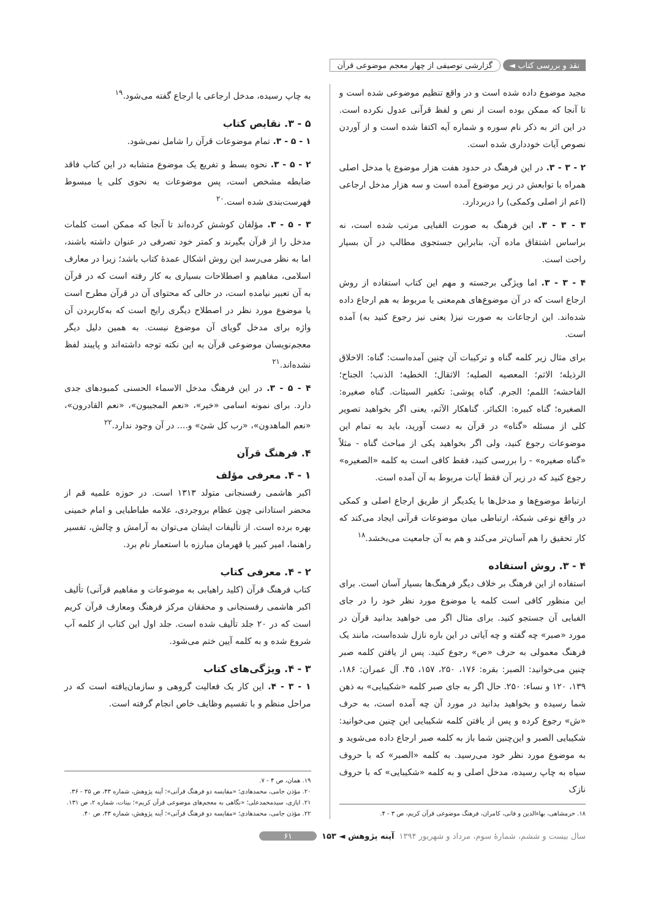نقد و بررسی کتاب ◄ گزارشی توصیفی از چهار معجم موضوعی قرآن
مجید موضوع داده شده است و در واقع تنظیم موضوعی شده است و تا آنجا که ممکن بوده است از نص و لفظ قرآنی عدول نکرده است. در این اثر به ذکر نام سوره و شماره آیه اکتفا شده است و از آوردن نصوص آیات خودداری شده است.
۲ - ۳ - ۳. در این فرهنگ در حدود هفت هزار موضوع یا مدخل اصلی همراه با توابعش در زیر موضوع آمده است و سه هزار مدخل ارجاعی (اعم از اصلی وکمکی) را دربردارد.
۳ - ۳ - ۳. این فرهنگ به صورت الفبایی مرتب شده است، نه براساس اشتقاق ماده آن، بنابراین جستجوی مطالب در آن بسیار راحت است.
۴ - ۳ - ۳. اما ویژگی برجسته و مهم این کتاب استفاده از روش ارجاع است که در آن موضوع‌های هم‌معنی یا مربوط به هم ارجاع داده شده‌اند. این ارجاعات به صورت نیز( یعنی نیز رجوع کنید به) آمده است.
برای مثال زیر کلمه گناه و ترکیبات آن چنین آمده‌است: گناه: الاخلاق الرذیله؛ الاثم؛ المعصیه الصلیه؛ الاثقال؛ الخطیه؛ الذنب؛ الجناح؛ الفاحشه؛ اللمم؛ الجرم. گناه پوشی: تکفیر السیئات. گناه صغیره: الصغیره؛ گناه کبیره: الکبائر. گناهکار الآثم، یعنی اگر بخواهید تصویر کلی از مسئله «گناه» در قرآن به دست آورید، باید به تمام این موضوعات رجوع کنید، ولی اگر بخواهید یکی از مباحث گناه - مثلاً «گناه صغیره» - را بررسی کنید، فقط کافی است به کلمه «الصغیره» رجوع کنید که در زیر آن فقط آیات مربوط به آن آمده است.
ارتباط موضوع‌ها و مدخل‌ها با یکدیگر از طریق ارجاع اصلی و کمکی در واقع نوعی شبکهٔ، ارتباطی میان موضوعات قرآنی ایجاد می‌کند که کار تحقیق را هم آسان‌تر می‌کند و هم به آن جامعیت می‌بخشد.<sup>۱۸</sup>
۴ - ۳. روش استفاده
استفاده از این فرهنگ بر خلاف دیگر فرهنگ‌ها بسیار آسان است. برای این منظور کافی است کلمه یا موضوع مورد نظر خود را در جای الفبایی آن جستجو کنید. برای مثال اگر می خواهید بدانید قرآن در مورد «صبر» چه گفته و چه آیاتی در این باره نازل شده‌است، مانند یک فرهنگ معمولی به حرف «ص» رجوع کنید. پس از یافتن کلمه صبر چنین می‌خوانید: الصبر: بقره: ۱۷۶، ۲۵۰، ۱۵۷، ۴۵. آل عمران: ۱۸۶، ۱۳۹، ۱۲۰ و نساء: ۲۵۰. حال اگر به جای صبر کلمه «شکیبایی» به ذهن شما رسیده و بخواهید بدانید در مورد آن چه آمده است، به حرف «ش» رجوع کرده و پس از یافتن کلمه شکیبایی این چنین می‌خوانید: شکیبایی الصبر و این‌چنین شما باز به کلمه صبر ارجاع داده می‌شوید و به موضوع مورد نظر خود می‌رسید. به کلمه «الصبر» که با حروف سیاه به چاپ رسیده، مدخل اصلی و به کلمه «شکیبایی» که با حروف نازک
۱۸. خرمشاهی، بهاءالدین و فانی، کامران، فرهنگ موضوعی قرآن کریم، ص ۳ - ۴.
به چاپ رسیده، مدخل ارجاعی یا ارجاع گفته می‌شود.<sup>۱۹</sup>
۵ - ۳. نقایص کتاب
۱ - ۵ - ۳. تمام موضوعات قرآن را شامل نمی‌شود.
۲ - ۵ - ۳. نحوه بسط و تفریع یک موضوع متشابه در این کتاب فاقد ضابطه مشخص است، پس موضوعات به نحوی کلی یا مبسوط فهرست‌بندی شده است.<sup>۲۰</sup>
۳ - ۵ - ۳. مؤلفان کوشش کرده‌اند تا آنجا که ممکن است کلمات مدخل را از قرآن بگیرند و کمتر خود تصرفی در عنوان داشته باشند، اما به نظر می‌رسد این روش اشکال عمدهٔ کتاب باشد؛ زیرا در معارف اسلامی، مفاهیم و اصطلاحات بسیاری به کار رفته است که در قرآن به آن تعبیر نیامده است، در حالی که محتوای آن در قرآن مطرح است یا موضوع مورد نظر در اصطلاح دیگری رایج است که به‌کاربردن آن واژه برای مدخل گویای آن موضوع نیست. به همین دلیل دیگر معجم‌نویسان موضوعی قرآن به این نکته توجه داشته‌اند و پایبند لفظ نشده‌اند.<sup>۲۱</sup>
۴ - ۵ - ۳. در این فرهنگ مدخل الاسماء الحسنی کمبودهای جدی دارد. برای نمونه اسامی «خیر»، «نعم المجیبون»، «نعم القادرون»، «نعم الماهدون»، «رب کل شئ» و.... در آن وجود ندارد.<sup>۲۲</sup>
۴. فرهنگ قرآن
۱ - ۴. معرفی مؤلف
اکبر هاشمی رفسنجانی متولد ۱۳۱۳ است. در حوزه علمیه قم از محضر استادانی چون عظام بروجردی، علامه طباطبایی و امام خمینی بهره برده است. از تألیفات ایشان می‌توان به آرامش و چالش، تفسیر راهنما، امیر کبیر یا قهرمان مبارزه با استعمار نام برد.
۲ - ۴. معرفی کتاب
کتاب فرهنگ قرآن (کلید راهیابی به موضوعات و مفاهیم قرآنی) تألیف اکبر هاشمی رفسنجانی و محققان مرکز فرهنگ ومعارف قرآن کریم است که در ۲۰ جلد تألیف شده است. جلد اول این کتاب از کلمه آب شروع شده و به کلمه آیین ختم می‌شود.
۳ - ۴. ویژگی‌های کتاب
۱ - ۳ - ۴. این کار یک فعالیت گروهی و سازمان‌یافته است که در مراحل منظم و با تقسیم وظایف خاص انجام گرفته است.
۱۹. همان، ص ۴ - ۷.
۲۰. مؤذن جامی، محمدهادی؛ «مقایسه دو فرهنگ قرآنی»؛ آینه پژوهش، شماره ۴۳، ص ۳۵ - ۳۶.
۲۱. ایازی، سیدمحمدعلی؛ «نگاهی به معجم‌های موضوعی قرآن کریم»؛ بینات، شماره ۲، ص ۱۳۱.
۲۲. مؤذن جامی، محمدهادی؛ «مقایسه دو فرهنگ قرآنی»؛ آینه پژوهش، شماره ۴۳، ص ۴۰.
سال بیست و ششم، شمارهٔ سوم، مرداد و شهریور ۱۳۹۴ آینه پژوهش ◄ ۱۵۳ ۶۱